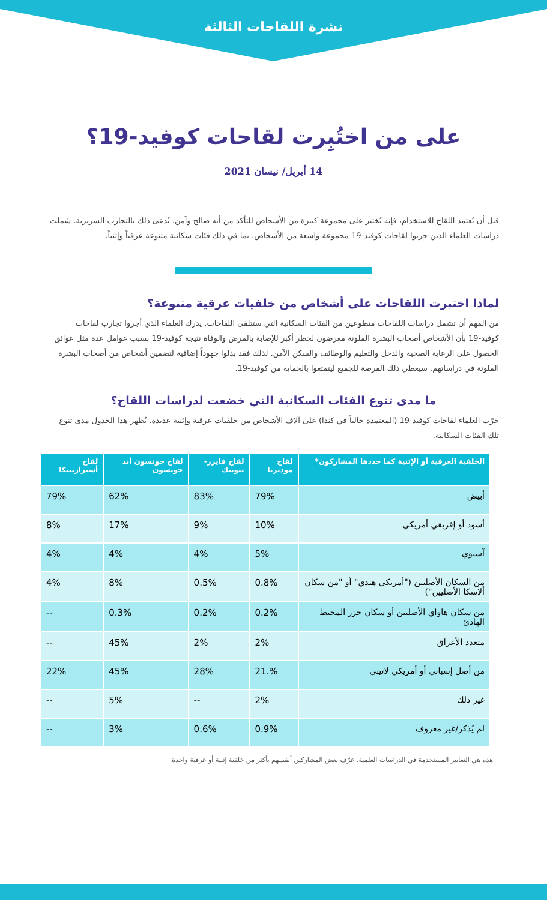نشرة اللقاحات الثالثة
على من اختُبِرت لقاحات كوفيد-19؟
14 أبريل/ نيسان 2021
قبل أن يُعتمد اللقاح للاستخدام، فإنه يُختبر على مجموعة كبيرة من الأشخاص للتأكد من أنه صالح وآمن. يُدعى ذلك بالتجارب السريرية. شملت دراسات العلماء الذين جربوا لقاحات كوفيد-19 مجموعة واسعة من الأشخاص، بما في ذلك فئات سكانية متنوعة عرقياً وإثنياً.
لماذا اختبرت اللقاحات على أشخاص من خلفيات عرقية متنوعة؟
من المهم أن تشمل دراسات اللقاحات متطوعين من الفئات السكانية التي ستتلقى اللقاحات. يدرك العلماء الذي أجروا تجارب لقاحات كوفيد-19 بأن الأشخاص أصحاب البشرة الملونة معرضون لخطر أكبر للإصابة بالمرض والوفاة نتيجة كوفيد-19 بسبب عوامل عدة مثل عوائق الحصول على الرعاية الصحية والدخل والتعليم والوظائف والسكن الآمن. لذلك فقد بذلوا جهوداً إضافية لتضمين أشخاص من أصحاب البشرة الملونة في دراساتهم. سيعطي ذلك الفرصة للجميع ليتمتعوا بالحماية من كوفيد-19.
ما مدى تنوع الفئات السكانية التي خضعت لدراسات اللقاح؟
جرّب العلماء لقاحات كوفيد-19 (المعتمدة حالياً في كندا) على آلاف الأشخاص من خلفيات عرقية وإثنية عديدة. يُظهر هذا الجدول مدى تنوع تلك الفئات السكانية.
| الخلفية العرقية أو الإثنية كما حددها المشاركون* | لقاح موديرنا | لقاح فايزر-بيونتك | لقاح جونسون أند جونسون | لقاح أسترازينيكا |
| --- | --- | --- | --- | --- |
| أبيض | 79% | 83% | 62% | 79% |
| أسود أو إفريقي أمريكي | 10% | 9% | 17% | 8% |
| آسيوي | 5% | 4% | 4% | 4% |
| من السكان الأصليين ("أمريكي هندي" أو "من سكان ألاسكا الأصليين") | 0.8% | 0.5% | 8% | 4% |
| من سكان هاواي الأصليين أو سكان جزر المحيط الهادئ | 0.2% | 0.2% | 0.3% | -- |
| متعدد الأعراق | 2% | 2% | 45% | -- |
| من أصل إسباني أو أمريكي لاتيني | 21.% | 28% | 45% | 22% |
| غير ذلك | 2% | -- | 5% | -- |
| لم يُذكر/غير معروف | 0.9% | 0.6% | 3% | -- |
هذه هي التعابير المستخدمة في الدراسات العلمية. عرّف بعض المشاركين أنفسهم بأكثر من خلفية إثنية أو عرقية واحدة.